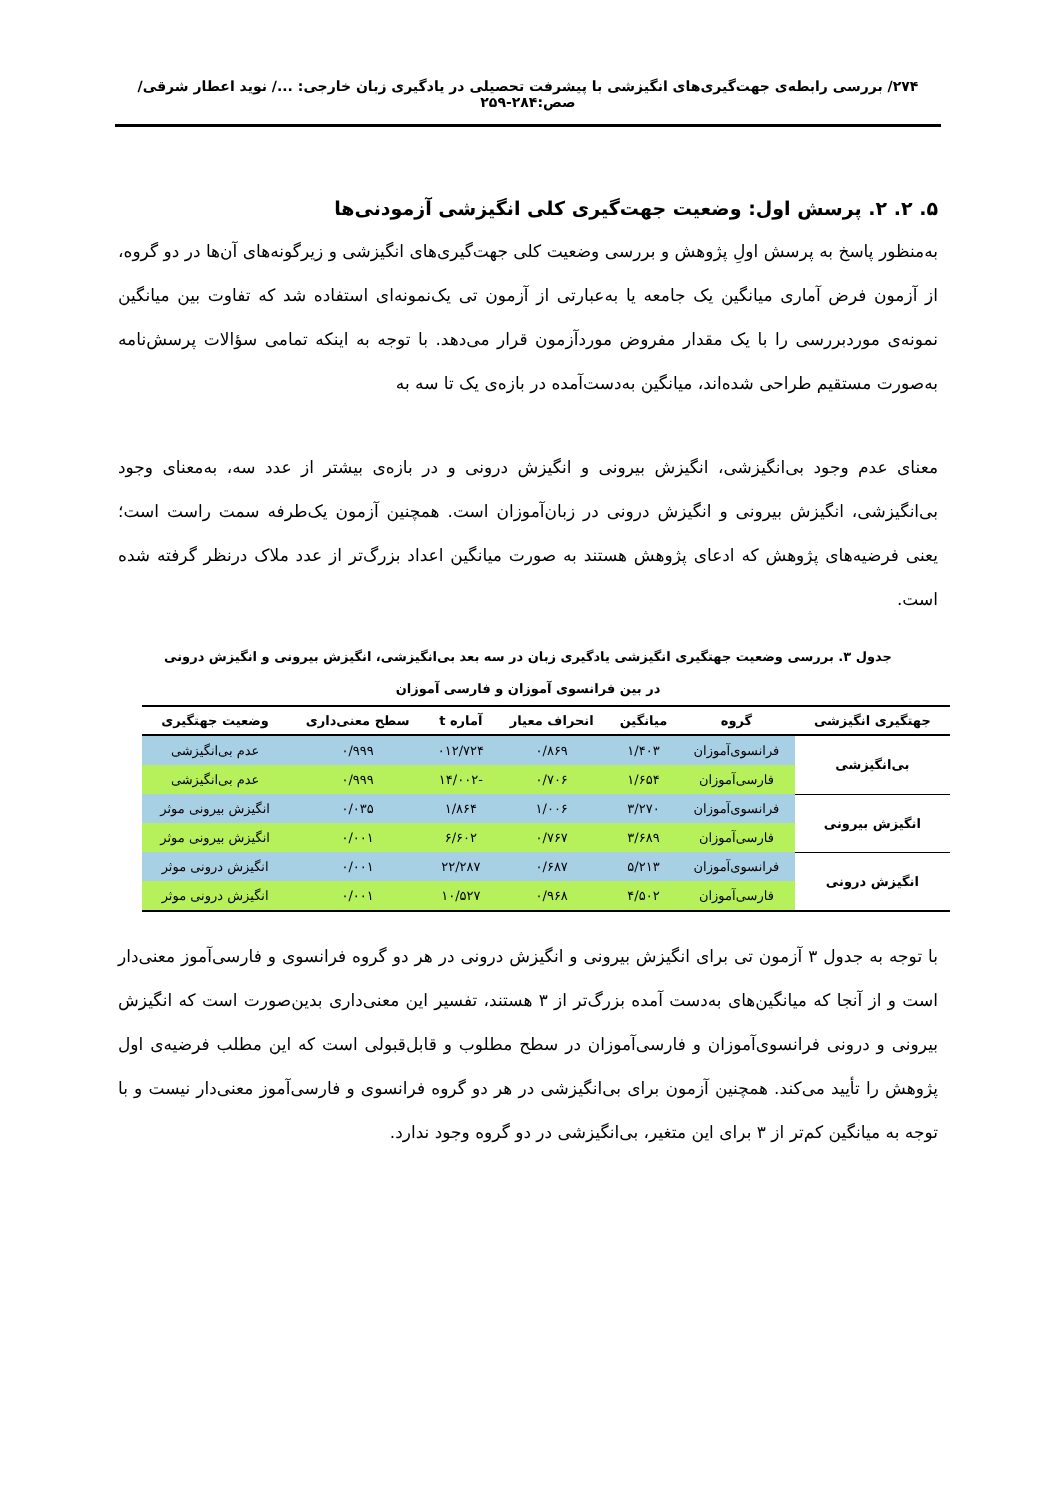۲۷۴/ بررسی رابطه‌ی جهت‌گیری‌های انگیزشی با پیشرفت تحصیلی در یادگیری زبان خارجی: .../ نوید اعطار شرقی/ صص:۲۸۴-۲۵۹
۵. ۲. ۲. پرسش اول: وضعیت جهت‌گیری کلی انگیزشی آزمودنی‌ها
به‌منظور پاسخ به پرسش اولِ پژوهش و بررسی وضعیت کلی جهت‌گیری‌های انگیزشی و زیرگونه‌های آن‌ها در دو گروه، از آزمون فرض آماری میانگین یک جامعه یا به‌عبارتی از آزمون تی یک‌نمونه‌ای استفاده شد که تفاوت بین میانگین نمونه‌ی موردبررسی را با یک مقدار مفروض موردآزمون قرار می‌دهد. با توجه به اینکه تمامی سؤالات پرسش‌نامه به‌صورت مستقیم طراحی شده‌اند، میانگین به‌دست‌آمده در بازه‌ی یک تا سه به
معنای عدم وجود بی‌انگیزشی، انگیزش بیرونی و انگیزش درونی و در بازه‌ی بیشتر از عدد سه، به‌معنای وجود بی‌انگیزشی، انگیزش بیرونی و انگیزش درونی در زبان‌آموزان است. همچنین آزمون یک‌طرفه سمت راست است؛ یعنی فرضیه‌های پژوهش که ادعای پژوهش هستند به صورت میانگین اعداد بزرگ‌تر از عدد ملاک درنظر گرفته شده است.
جدول ۳. بررسی وضعیت جهتگیری انگیزشی یادگیری زبان در سه بعد بی‌انگیزشی، انگیزش بیرونی و انگیزش درونی
در بین فرانسوی آموزان و فارسی آموزان
| جهتگیری انگیزشی | گروه | میانگین | انحراف معیار | آماره t | سطح معنی‌داری | وضعیت جهتگیری |
| --- | --- | --- | --- | --- | --- | --- |
| بی‌انگیزشی | فرانسوی‌آموزان | ۱/۴۰۳ | ۰/۸۶۹ | ۰۱۲/۷۲۴ | ۰/۹۹۹ | عدم بی‌انگیزشی |
| | فارسی‌آموزان | ۱/۶۵۴ | ۰/۷۰۶ | -۱۴/۰۰۲ | ۰/۹۹۹ | عدم بی‌انگیزشی |
| انگیزش بیرونی | فرانسوی‌آموزان | ۳/۲۷۰ | ۱/۰۰۶ | ۱/۸۶۴ | ۰/۰۳۵ | انگیزش بیرونی موثر |
| | فارسی‌آموزان | ۳/۶۸۹ | ۰/۷۶۷ | ۶/۶۰۲ | ۰/۰۰۱ | انگیزش بیرونی موثر |
| انگیزش درونی | فرانسوی‌آموزان | ۵/۲۱۳ | ۰/۶۸۷ | ۲۲/۲۸۷ | ۰/۰۰۱ | انگیزش درونی موثر |
| | فارسی‌آموزان | ۴/۵۰۲ | ۰/۹۶۸ | ۱۰/۵۲۷ | ۰/۰۰۱ | انگیزش درونی موثر |
با توجه به جدول ۳ آزمون تی برای انگیزش بیرونی و انگیزش درونی در هر دو گروه فرانسوی و فارسی‌آموز معنی‌دار است و از آنجا که میانگین‌های به‌دست آمده بزرگ‌تر از ۳ هستند، تفسیر این معنی‌داری بدین‌صورت است که انگیزش بیرونی و درونی فرانسوی‌آموزان و فارسی‌آموزان در سطح مطلوب و قابل‌قبولی است که این مطلب فرضیه‌ی اول پژوهش را تأیید می‌کند. همچنین آزمون برای بی‌انگیزشی در هر دو گروه فرانسوی و فارسی‌آموز معنی‌دار نیست و با توجه به میانگین کم‌تر از ۳ برای این متغیر، بی‌انگیزشی در دو گروه وجود ندارد.